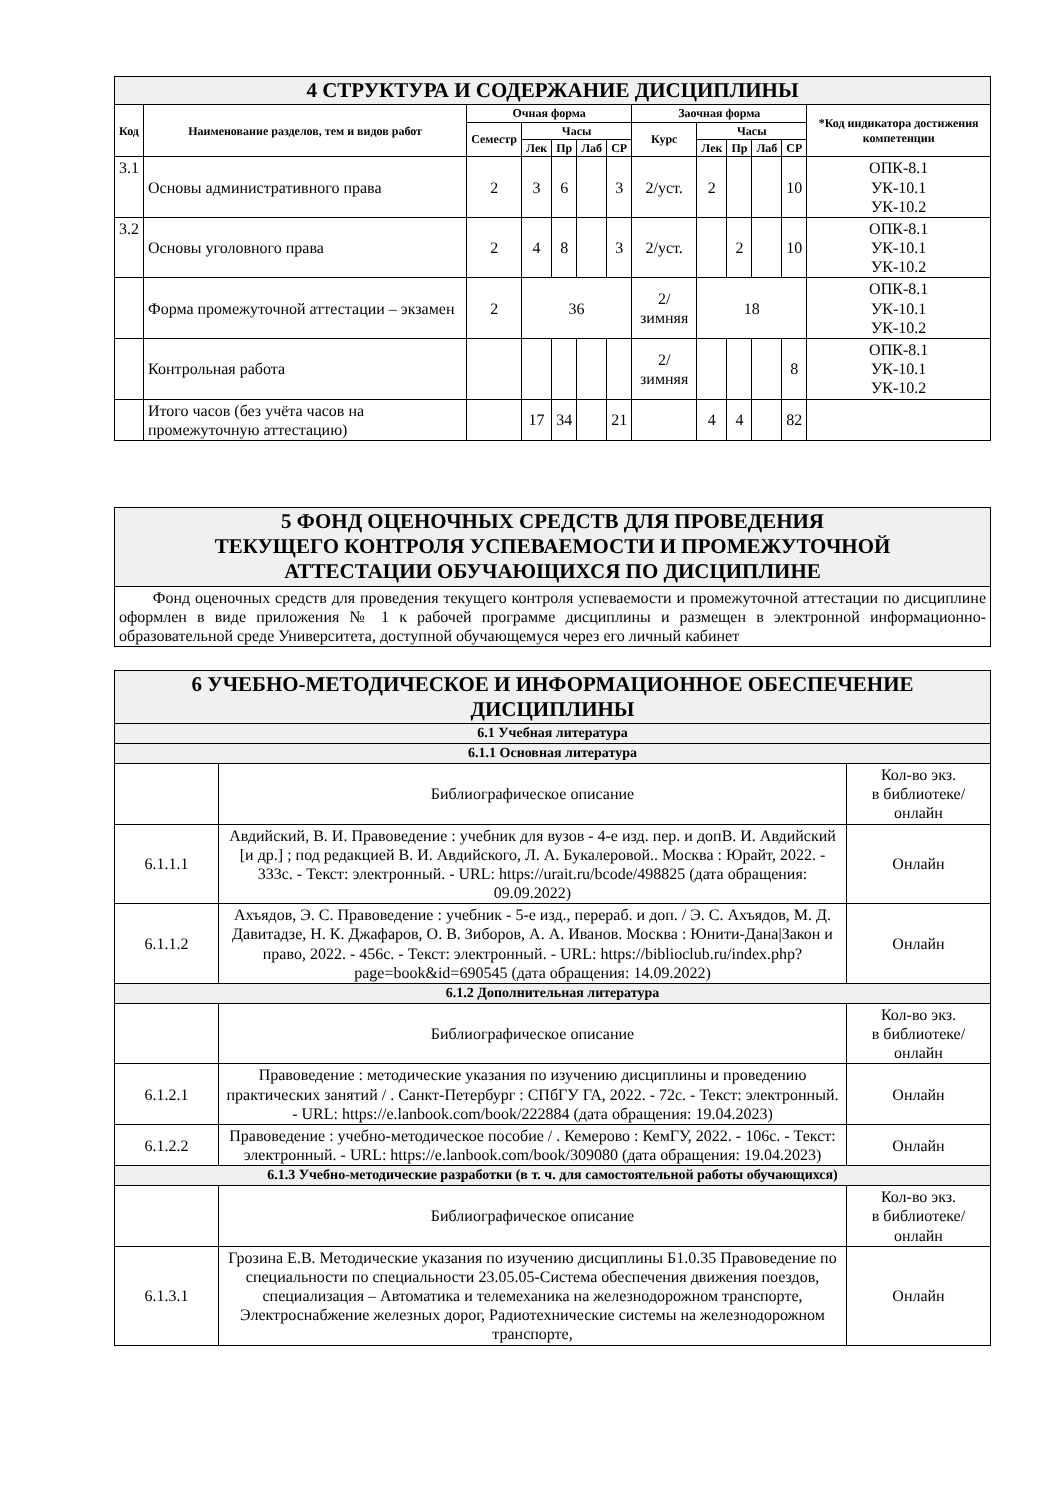| 4 СТРУКТУРА И СОДЕРЖАНИЕ ДИСЦИПЛИНЫ | | | | | | | | | | | | |
| Код | Наименование разделов, тем и видов работ | Очная форма | | | | | Заочная форма | | | | | *Код индикатора достижения компетенции |
| | | Семестр | Часы | | | | Курс | Часы | | | | |
| | | | Лек | Пр | Лаб | СР | | Лек | Пр | Лаб | СР | |
| 3.1 | Основы административного права | 2 | 3 | 6 | | 3 | 2/уст. | 2 | | | 10 | ОПК-8.1 УК-10.1 УК-10.2 |
| 3.2 | Основы уголовного права | 2 | 4 | 8 | | 3 | 2/уст. | | 2 | | 10 | ОПК-8.1 УК-10.1 УК-10.2 |
| | Форма промежуточной аттестации – экзамен | 2 | 36 | | | | 2/зимняя | 18 | | | | ОПК-8.1 УК-10.1 УК-10.2 |
| | Контрольная работа | | | | | | 2/зимняя | | | | 8 | ОПК-8.1 УК-10.1 УК-10.2 |
| | Итого часов (без учёта часов на промежуточную аттестацию) | | 17 | 34 | | 21 | | 4 | 4 | | 82 | |
| 5 ФОНД ОЦЕНОЧНЫХ СРЕДСТВ ДЛЯ ПРОВЕДЕНИЯ ТЕКУЩЕГО КОНТРОЛЯ УСПЕВАЕМОСТИ И ПРОМЕЖУТОЧНОЙ АТТЕСТАЦИИ ОБУЧАЮЩИХСЯ ПО ДИСЦИПЛИНЕ |
| Фонд оценочных средств для проведения текущего контроля успеваемости и промежуточной аттестации по дисциплине оформлен в виде приложения № 1 к рабочей программе дисциплины и размещен в электронной информационно-образовательной среде Университета, доступной обучающемуся через его личный кабинет |
| 6 УЧЕБНО-МЕТОДИЧЕСКОЕ И ИНФОРМАЦИОННОЕ ОБЕСПЕЧЕНИЕ ДИСЦИПЛИНЫ | | |
| 6.1 Учебная литература | | |
| 6.1.1 Основная литература | | |
| | Библиографическое описание | Кол-во экз. в библиотеке/ онлайн |
| 6.1.1.1 | Авдийский, В. И. Правоведение : учебник для вузов - 4-е изд. пер. и допВ. И. Авдийский [и др.] ; под редакцией В. И. Авдийского, Л. А. Букалеровой.. Москва : Юрайт, 2022. - 333с. - Текст: электронный. - URL: https://urait.ru/bcode/498825 (дата обращения: 09.09.2022) | Онлайн |
| 6.1.1.2 | Ахъядов, Э. С. Правоведение : учебник - 5-е изд., перераб. и доп. / Э. С. Ахъядов, М. Д. Давитадзе, Н. К. Джафаров, О. В. Зиборов, А. А. Иванов. Москва : Юнити-Дана/Закон и право, 2022. - 456с. - Текст: электронный. - URL: https://biblioclub.ru/index.php?page=book&id=690545 (дата обращения: 14.09.2022) | Онлайн |
| 6.1.2 Дополнительная литература | | |
| | Библиографическое описание | Кол-во экз. в библиотеке/ онлайн |
| 6.1.2.1 | Правоведение : методические указания по изучению дисциплины и проведению практических занятий / . Санкт-Петербург : СПбГУ ГА, 2022. - 72с. - Текст: электронный. - URL: https://e.lanbook.com/book/222884 (дата обращения: 19.04.2023) | Онлайн |
| 6.1.2.2 | Правоведение : учебно-методическое пособие / . Кемерово : КемГУ, 2022. - 106с. - Текст: электронный. - URL: https://e.lanbook.com/book/309080 (дата обращения: 19.04.2023) | Онлайн |
| 6.1.3 Учебно-методические разработки (в т. ч. для самостоятельной работы обучающихся) | | |
| | Библиографическое описание | Кол-во экз. в библиотеке/ онлайн |
| 6.1.3.1 | Грозина Е.В. Методические указания по изучению дисциплины Б1.0.35 Правоведение по специальности по специальности 23.05.05-Система обеспечения движения поездов, специализация – Автоматика и телемеханика на железнодорожном транспорте, Электроснабжение железных дорог, Радиотехнические системы на железнодорожном транспорте, | Онлайн |